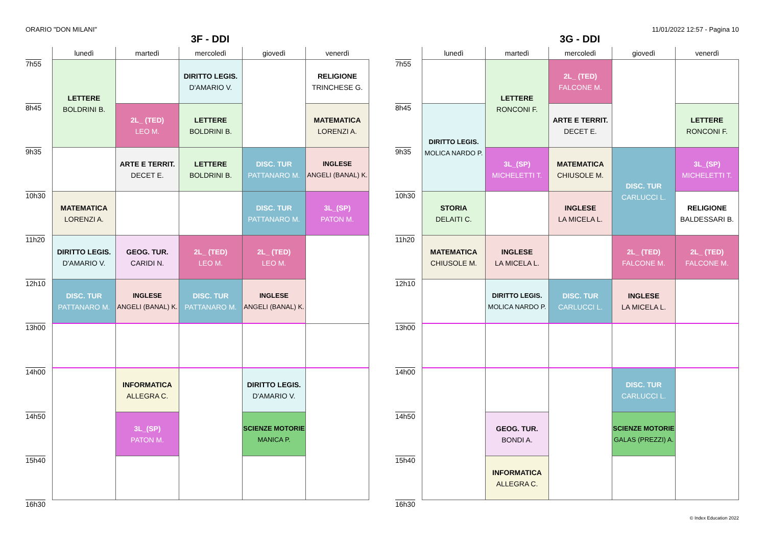ORARIO "DON MILANI" 11/01/2022 12:57 - Pagina 10
3F - DDI
| | lunedì | martedì | mercoledì | giovedì | venerdì |
| --- | --- | --- | --- | --- | --- |
| 7h55 | LETTERE BOLDRINI B. | | DIRITTO LEGIS. D'AMARIO V. | | RELIGIONE TRINCHESE G. |
| 8h45 | | 2L_ (TED) LEO M. | LETTERE BOLDRINI B. | | MATEMATICA LORENZI A. |
| 9h35 | | ARTE E TERRIT. DECET E. | LETTERE BOLDRINI B. | DISC. TUR PATTANARO M. | INGLESE ANGELI (BANAL) K. |
| 10h30 | MATEMATICA LORENZI A. | | | DISC. TUR PATTANARO M. | 3L_(SP) PATON M. |
| 11h20 | DIRITTO LEGIS. D'AMARIO V. | GEOG. TUR. CARIDI N. | 2L_ (TED) LEO M. | 2L_ (TED) LEO M. | |
| 12h10 | DISC. TUR PATTANARO M. | INGLESE ANGELI (BANAL) K. | DISC. TUR PATTANARO M. | INGLESE ANGELI (BANAL) K. | |
| 13h00 | | | | | |
| 14h00 | | INFORMATICA ALLEGRA C. | | DIRITTO LEGIS. D'AMARIO V. | |
| 14h50 | | 3L_(SP) PATON M. | | SCIENZE MOTORIE MANICA P. | |
| 15h40 | | | | | |
| 16h30 | | | | | |
3G - DDI
| | lunedì | martedì | mercoledì | giovedì | venerdì |
| --- | --- | --- | --- | --- | --- |
| 7h55 | | LETTERE RONCONI F. | 2L_ (TED) FALCONE M. | | |
| 8h45 | DIRITTO LEGIS. MOLICA NARDO P. | | ARTE E TERRIT. DECET E. | | LETTERE RONCONI F. |
| 9h35 | | 3L_(SP) MICHELETTI T. | MATEMATICA CHIUSOLE M. | DISC. TUR CARLUCCI L. | 3L_(SP) MICHELETTI T. |
| 10h30 | STORIA DELAITI C. | | INGLESE LA MICELA L. | | RELIGIONE BALDESSARI B. |
| 11h20 | MATEMATICA CHIUSOLE M. | INGLESE LA MICELA L. | | 2L_ (TED) FALCONE M. | 2L_ (TED) FALCONE M. |
| 12h10 | | DIRITTO LEGIS. MOLICA NARDO P. | DISC. TUR CARLUCCI L. | INGLESE LA MICELA L. | |
| 13h00 | | | | | |
| 14h00 | | | | DISC. TUR CARLUCCI L. | |
| 14h50 | | GEOG. TUR. BONDI A. | | SCIENZE MOTORIE GALAS (PREZZI) A. | |
| 15h40 | | INFORMATICA ALLEGRA C. | | | |
| 16h30 | | | | | |
© Index Education 2022